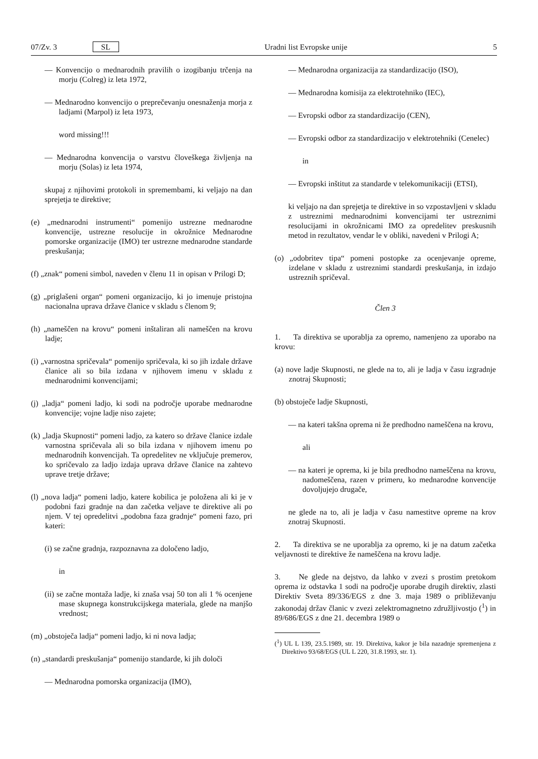07/Zv. 3 SL Uradni list Evropske unije 5
— Konvencijo o mednarodnih pravilih o izogibanju trčenja na morju (Colreg) iz leta 1972,
— Mednarodno konvencijo o preprečevanju onesnaženja morja z ladjami (Marpol) iz leta 1973,
word missing!!!
— Mednarodna konvencija o varstvu človeškega življenja na morju (Solas) iz leta 1974,
skupaj z njihovimi protokoli in spremembami, ki veljajo na dan sprejetja te direktive;
(e) „mednarodni instrumenti“ pomenijo ustrezne mednarodne konvencije, ustrezne resolucije in okrožnice Mednarodne pomorske organizacije (IMO) ter ustrezne mednarodne standarde preskušanja;
(f) „znak“ pomeni simbol, naveden v členu 11 in opisan v Prilogi D;
(g) „priglašeni organ“ pomeni organizacijo, ki jo imenuje pristojna nacionalna uprava države članice v skladu s členom 9;
(h) „nameščen na krovu“ pomeni inštaliran ali nameščen na krovu ladje;
(i) „varnostna spričevala“ pomenijo spričevala, ki so jih izdale države članice ali so bila izdana v njihovem imenu v skladu z mednarodnimi konvencijami;
(j) „ladja“ pomeni ladjo, ki sodi na področje uporabe mednarodne konvencije; vojne ladje niso zajete;
(k) „ladja Skupnosti“ pomeni ladjo, za katero so države članice izdale varnostna spričevala ali so bila izdana v njihovem imenu po mednarodnih konvencijah. Ta opredelitev ne vključuje premerov, ko spričevalo za ladjo izdaja uprava države članice na zahtevo uprave tretje države;
(l) „nova ladja“ pomeni ladjo, katere kobilica je položena ali ki je v podobni fazi gradnje na dan začetka veljave te direktive ali po njem. V tej opredelitvi „podobna faza gradnje“ pomeni fazo, pri kateri:
(i) se začne gradnja, razpoznavna za določeno ladjo,
in
(ii) se začne montaža ladje, ki znaša vsaj 50 ton ali 1 % ocenjene mase skupnega konstrukcijskega materiala, glede na manjšo vrednost;
(m) „obstoječa ladja“ pomeni ladjo, ki ni nova ladja;
(n) „standardi preskušanja“ pomenijo standarde, ki jih določi
— Mednarodna pomorska organizacija (IMO),
— Mednarodna organizacija za standardizacijo (ISO),
— Mednarodna komisija za elektrotehniko (IEC),
— Evropski odbor za standardizacijo (CEN),
— Evropski odbor za standardizacijo v elektrotehniki (Cenelec)
in
— Evropski inštitut za standarde v telekomunikaciji (ETSI),
ki veljajo na dan sprejetja te direktive in so vzpostavljeni v skladu z ustreznimi mednarodnimi konvencijami ter ustreznimi resolucijami in okrožnicami IMO za opredelitev preskusnih metod in rezultatov, vendar le v obliki, navedeni v Prilogi A;
(o) „odobritev tipa“ pomeni postopke za ocenjevanje opreme, izdelane v skladu z ustreznimi standardi preskušanja, in izdajo ustreznih spričeval.
Člen 3
1. Ta direktiva se uporablja za opremo, namenjeno za uporabo na krovu:
(a) nove ladje Skupnosti, ne glede na to, ali je ladja v času izgradnje znotraj Skupnosti;
(b) obstoječe ladje Skupnosti,
— na kateri takšna oprema ni že predhodno nameščena na krovu,
ali
— na kateri je oprema, ki je bila predhodno nameščena na krovu, nadomeščena, razen v primeru, ko mednarodne konvencije dovoljujejo drugače,
ne glede na to, ali je ladja v času namestitve opreme na krov znotraj Skupnosti.
2. Ta direktiva se ne uporablja za opremo, ki je na datum začetka veljavnosti te direktive že nameščena na krovu ladje.
3. Ne glede na dejstvo, da lahko v zvezi s prostim pretokom oprema iz odstavka 1 sodi na področje uporabe drugih direktiv, zlasti Direktiv Sveta 89/336/EGS z dne 3. maja 1989 o približevanju zakonodaj držav članic v zvezi zelektromagnetno združljivostjo (<sup>1</sup>) in 89/686/EGS z dne 21. decembra 1989 o
(<sup>1</sup>) UL L 139, 23.5.1989, str. 19. Direktiva, kakor je bila nazadnje spremenjena z Direktivo 93/68/EGS (UL L 220, 31.8.1993, str. 1).